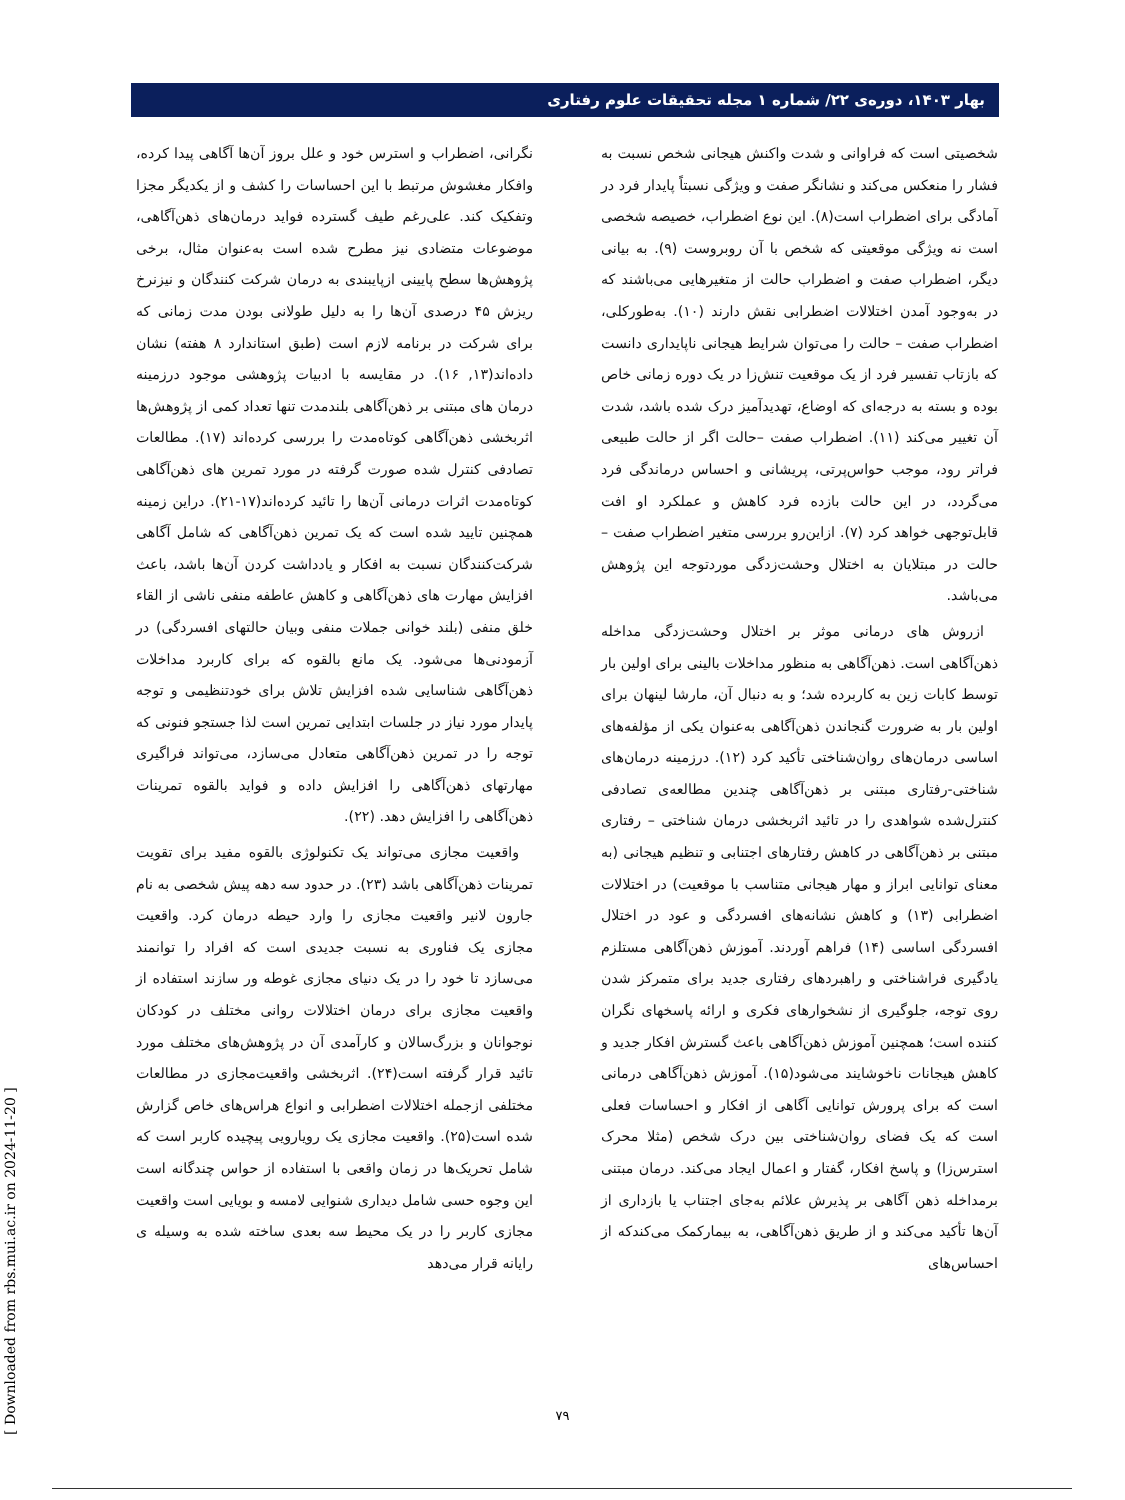بهار ۱۴۰۳، دوره‌ی ۲۲/ شماره ۱ مجله تحقیقات علوم رفتاری
شخصیتی است که فراوانی و شدت واکنش هیجانی شخص نسبت به فشار را منعکس می‌کند و نشانگر صفت و ویژگی نسبتاً پایدار فرد در آمادگی برای اضطراب است(۸). این نوع اضطراب، خصیصه شخصی است نه ویژگی موقعیتی که شخص با آن روبروست (۹). به بیانی دیگر، اضطراب صفت و اضطراب حالت از متغیرهایی می‌باشند که در به‌وجود آمدن اختلالات اضطرابی نقش دارند (۱۰). به‌طورکلی، اضطراب صفت – حالت را می‌توان شرایط هیجانی ناپایداری دانست که بازتاب تفسیر فرد از یک موقعیت تنش‌زا در یک دوره زمانی خاص بوده و بسته به درجه‌ای که اوضاع، تهدیدآمیز درک شده باشد، شدت آن تغییر می‌کند (۱۱). اضطراب صفت –حالت اگر از حالت طبیعی فراتر رود، موجب حواس‌پرتی، پریشانی و احساس درماندگی فرد می‌گردد، در این حالت بازده فرد کاهش و عملکرد او افت قابل‌توجهی خواهد کرد (۷). ازاین‌رو بررسی متغیر اضطراب صفت –حالت در مبتلایان به اختلال وحشت‌زدگی موردتوجه این پژوهش می‌باشد.
ازروش های درمانی موثر بر اختلال وحشت‌زدگی مداخله ذهن‌آگاهی است. ذهن‌آگاهی به منظور مداخلات بالینی برای اولین بار توسط کابات زین به کاربرده شد؛ و به دنبال آن، مارشا لینهان برای اولین بار به ضرورت گنجاندن ذهن‌آگاهی به‌عنوان یکی از مؤلفه‌های اساسی درمان‌های روان‌شناختی تأکید کرد (۱۲). درزمینه درمان‌های شناختی-رفتاری مبتنی بر ذهن‌آگاهی چندین مطالعه‌ی تصادفی کنترل‌شده شواهدی را در تائید اثربخشی درمان شناختی – رفتاری مبتنی بر ذهن‌آگاهی در کاهش رفتارهای اجتنابی و تنظیم هیجانی (به معنای توانایی ابراز و مهار هیجانی متناسب با موقعیت) در اختلالات اضطرابی (۱۳) و کاهش نشانه‌های افسردگی و عود در اختلال افسردگی اساسی (۱۴) فراهم آوردند. آموزش ذهن‌آگاهی مستلزم یادگیری فراشناختی و راهبردهای رفتاری جدید برای متمرکز شدن روی توجه، جلوگیری از نشخوارهای فکری و ارائه پاسخهای نگران کننده است؛ همچنین آموزش ذهن‌آگاهی باعث گسترش افکار جدید و کاهش هیجانات ناخوشایند می‌شود(۱۵). آموزش ذهن‌آگاهی درمانی است که برای پرورش توانایی آگاهی از افکار و احساسات فعلی است که یک فضای روان‌شناختی بین درک شخص (مثلا محرک استرس‌زا) و پاسخ افکار، گفتار و اعمال ایجاد می‌کند. درمان مبتنی برمداخله ذهن آگاهی بر پذیرش علائم به‌جای اجتناب یا بازداری از آن‌ها تأکید می‌کند و از طریق ذهن‌آگاهی، به بیمارکمک می‌کندکه از احساس‌های
نگرانی، اضطراب و استرس خود و علل بروز آن‌ها آگاهی پیدا کرده، وافکار مغشوش مرتبط با این احساسات را کشف و از یکدیگر مجزا وتفکیک کند. علی‌رغم طیف گسترده فواید درمان‌های ذهن‌آگاهی، موضوعات متضادی نیز مطرح شده است به‌عنوان مثال، برخی پژوهش‌ها سطح پایینی ازپایبندی به درمان شرکت کنندگان و نیزنرخ ریزش ۴۵ درصدی آن‌ها را به دلیل طولانی بودن مدت زمانی که برای شرکت در برنامه لازم است (طبق استاندارد ۸ هفته) نشان داده‌اند(۱۳, ۱۶). در مقایسه با ادبیات پژوهشی موجود درزمینه درمان های مبتنی بر ذهن‌آگاهی بلندمدت تنها تعداد کمی از پژوهش‌ها اثربخشی ذهن‌آگاهی کوتاه‌مدت را بررسی کرده‌اند (۱۷). مطالعات تصادفی کنترل شده صورت گرفته در مورد تمرین های ذهن‌آگاهی کوتاه‌مدت اثرات درمانی آن‌ها را تائید کرده‌اند(۱۷-۲۱). دراین زمینه همچنین تایید شده است که یک تمرین ذهن‌آگاهی که شامل آگاهی شرکت‌کنندگان نسبت به افکار و یادداشت کردن آن‌ها باشد، باعث افزایش مهارت های ذهن‌آگاهی و کاهش عاطفه منفی ناشی از القاء خلق منفی (بلند خوانی جملات منفی وبیان حالتهای افسردگی) در آزمودنی‌ها می‌شود. یک مانع بالقوه که برای کاربرد مداخلات ذهن‌آگاهی شناسایی شده افزایش تلاش برای خودتنظیمی و توجه پایدار مورد نیاز در جلسات ابتدایی تمرین است لذا جستجو فنونی که توجه را در تمرین ذهن‌آگاهی متعادل می‌سازد، می‌تواند فراگیری مهارتهای ذهن‌آگاهی را افزایش داده و فواید بالقوه تمرینات ذهن‌آگاهی را افزایش دهد. (۲۲).
واقعیت مجازی می‌تواند یک تکنولوژی بالقوه مفید برای تقویت تمرینات ذهن‌آگاهی باشد (۲۳). در حدود سه دهه پیش شخصی به نام جارون لانیر واقعیت مجازی را وارد حیطه درمان کرد. واقعیت مجازی یک فناوری به نسبت جدیدی است که افراد را توانمند می‌سازد تا خود را در یک دنیای مجازی غوطه ور سازند استفاده از واقعیت مجازی برای درمان اختلالات روانی مختلف در کودکان نوجوانان و بزرگ‌سالان و کارآمدی آن در پژوهش‌های مختلف مورد تائید قرار گرفته است(۲۴). اثربخشی واقعیت‌مجازی در مطالعات مختلفی ازجمله اختلالات اضطرابی و انواع هراس‌های خاص گزارش شده است(۲۵). واقعیت مجازی یک رویارویی پیچیده کاربر است که شامل تحریک‌ها در زمان واقعی با استفاده از حواس چندگانه است این وجوه حسی شامل دیداری شنوایی لامسه و بویایی است واقعیت مجازی کاربر را در یک محیط سه بعدی ساخته شده به وسیله ی رایانه قرار می‌دهد
۷۹
[ Downloaded from rbs.mui.ac.ir on 2024-11-20 ]